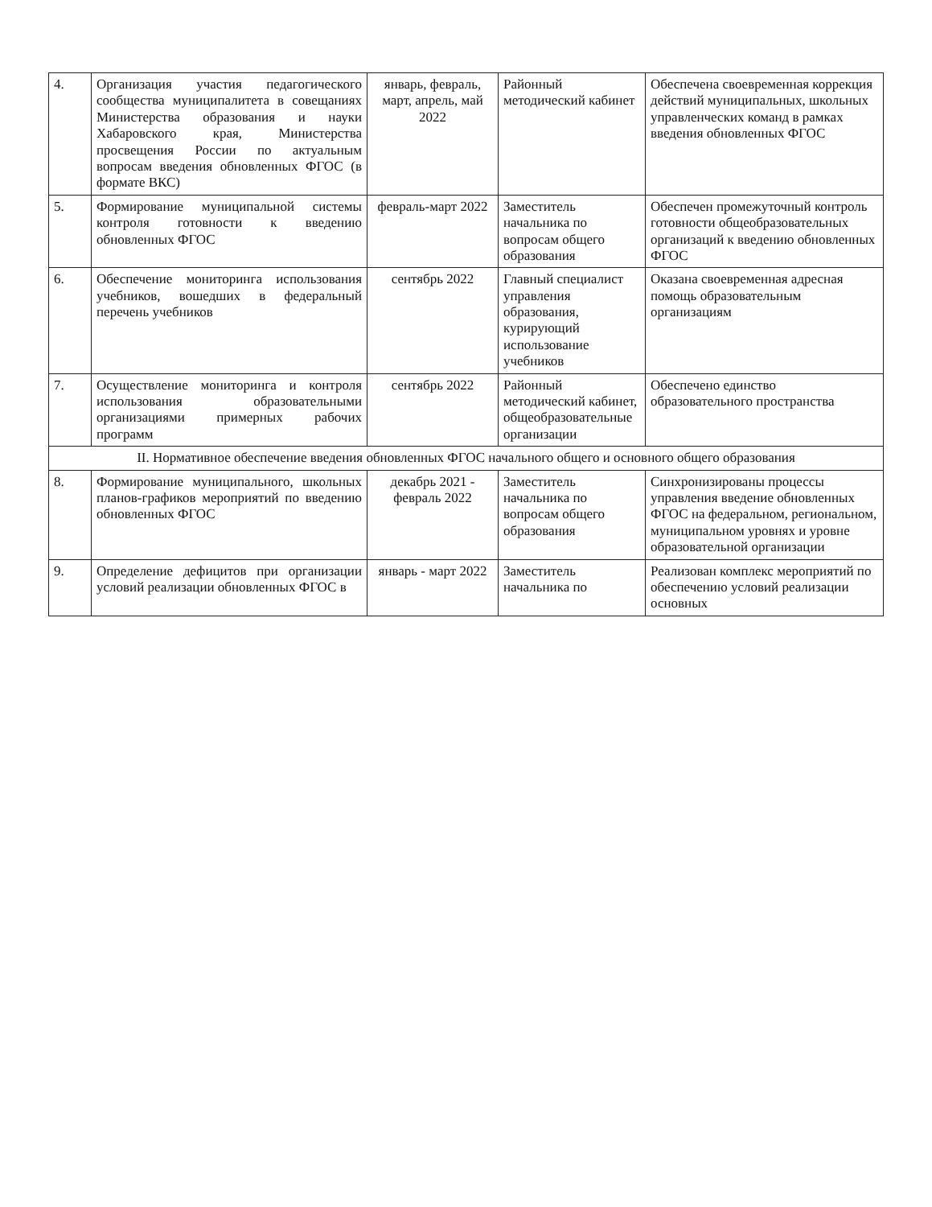| 4. | Организация участия педагогического сообщества муниципалитета в совещаниях Министерства образования и науки Хабаровского края, Министерства просвещения России по актуальным вопросам введения обновленных ФГОС (в формате ВКС) | январь, февраль, март, апрель, май 2022 | Районный методический кабинет | Обеспечена своевременная коррекция действий муниципальных, школьных управленческих команд в рамках введения обновленных ФГОС |
| 5. | Формирование муниципальной системы контроля готовности к введению обновленных ФГОС | февраль-март 2022 | Заместитель начальника по вопросам общего образования | Обеспечен промежуточный контроль готовности общеобразовательных организаций к введению обновленных ФГОС |
| 6. | Обеспечение мониторинга использования учебников, вошедших в федеральный перечень учебников | сентябрь 2022 | Главный специалист управления образования, курирующий использование учебников | Оказана своевременная адресная помощь образовательным организациям |
| 7. | Осуществление мониторинга и контроля использования образовательными организациями примерных рабочих программ | сентябрь 2022 | Районный методический кабинет, общеобразовательные организации | Обеспечено единство образовательного пространства |
| II. Нормативное обеспечение введения обновленных ФГОС начального общего и основного общего образования | | | | |
| 8. | Формирование муниципального, школьных планов-графиков мероприятий по введению обновленных ФГОС | декабрь 2021 - февраль 2022 | Заместитель начальника по вопросам общего образования | Синхронизированы процессы управления введение обновленных ФГОС на федеральном, региональном, муниципальном уровнях и уровне образовательной организации |
| 9. | Определение дефицитов при организации условий реализации обновленных ФГОС в | январь - март 2022 | Заместитель начальника по | Реализован комплекс мероприятий по обеспечению условий реализации основных |